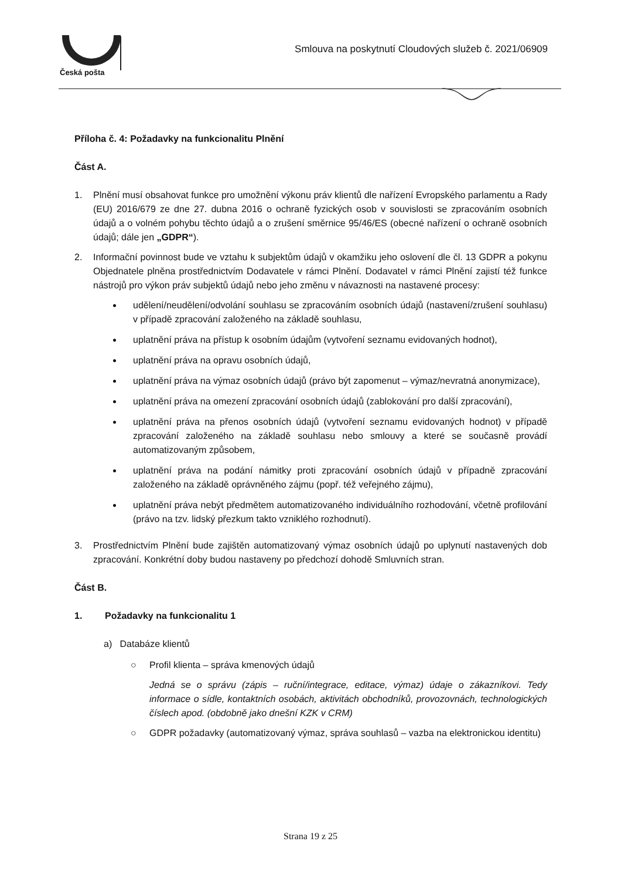Česká pošta
Smlouva na poskytnutí Cloudových služeb č. 2021/06909
Příloha č. 4: Požadavky na funkcionalitu Plnění
Část A.
1. Plnění musí obsahovat funkce pro umožnění výkonu práv klientů dle nařízení Evropského parlamentu a Rady (EU) 2016/679 ze dne 27. dubna 2016 o ochraně fyzických osob v souvislosti se zpracováním osobních údajů a o volném pohybu těchto údajů a o zrušení směrnice 95/46/ES (obecné nařízení o ochraně osobních údajů; dále jen „GDPR“).
2. Informační povinnost bude ve vztahu k subjektům údajů v okamžiku jeho oslovení dle čl. 13 GDPR a pokynu Objednatele plněna prostřednictvím Dodavatele v rámci Plnění. Dodavatel v rámci Plnění zajistí též funkce nástrojů pro výkon práv subjektů údajů nebo jeho změnu v návaznosti na nastavené procesy:
udělení/neudělení/odvolání souhlasu se zpracováním osobních údajů (nastavení/zrušení souhlasu) v případě zpracování založeného na základě souhlasu,
uplatnění práva na přístup k osobním údajům (vytvoření seznamu evidovaných hodnot),
uplatnění práva na opravu osobních údajů,
uplatnění práva na výmaz osobních údajů (právo být zapomenut – výmaz/nevratná anonymizace),
uplatnění práva na omezení zpracování osobních údajů (zablokování pro další zpracování),
uplatnění práva na přenos osobních údajů (vytvoření seznamu evidovaných hodnot) v případě zpracování založeného na základě souhlasu nebo smlouvy a které se současně provádí automatizovaným způsobem,
uplatnění práva na podání námitky proti zpracování osobních údajů v případně zpracování založeného na základě oprávněného zájmu (popř. též veřejného zájmu),
uplatnění práva nebýt předmětem automatizovaného individuálního rozhodování, včetně profilování (právo na tzv. lidský přezkum takto vzniklého rozhodnutí).
3. Prostřednictvím Plnění bude zajištěn automatizovaný výmaz osobních údajů po uplynutí nastavených dob zpracování. Konkrétní doby budou nastaveny po předchozí dohodě Smluvních stran.
Část B.
1. Požadavky na funkcionalitu 1
a) Databáze klientů
○ Profil klienta – správa kmenových údajů
Jedná se o správu (zápis – ruční/integrace, editace, výmaz) údaje o zákazníkovi. Tedy informace o sídle, kontaktních osobách, aktivitách obchodníků, provozovnách, technologických číslech apod. (obdobně jako dnešní KZK v CRM)
○ GDPR požadavky (automatizovaný výmaz, správa souhlasů – vazba na elektronickou identitu)
Strana 19 z 25